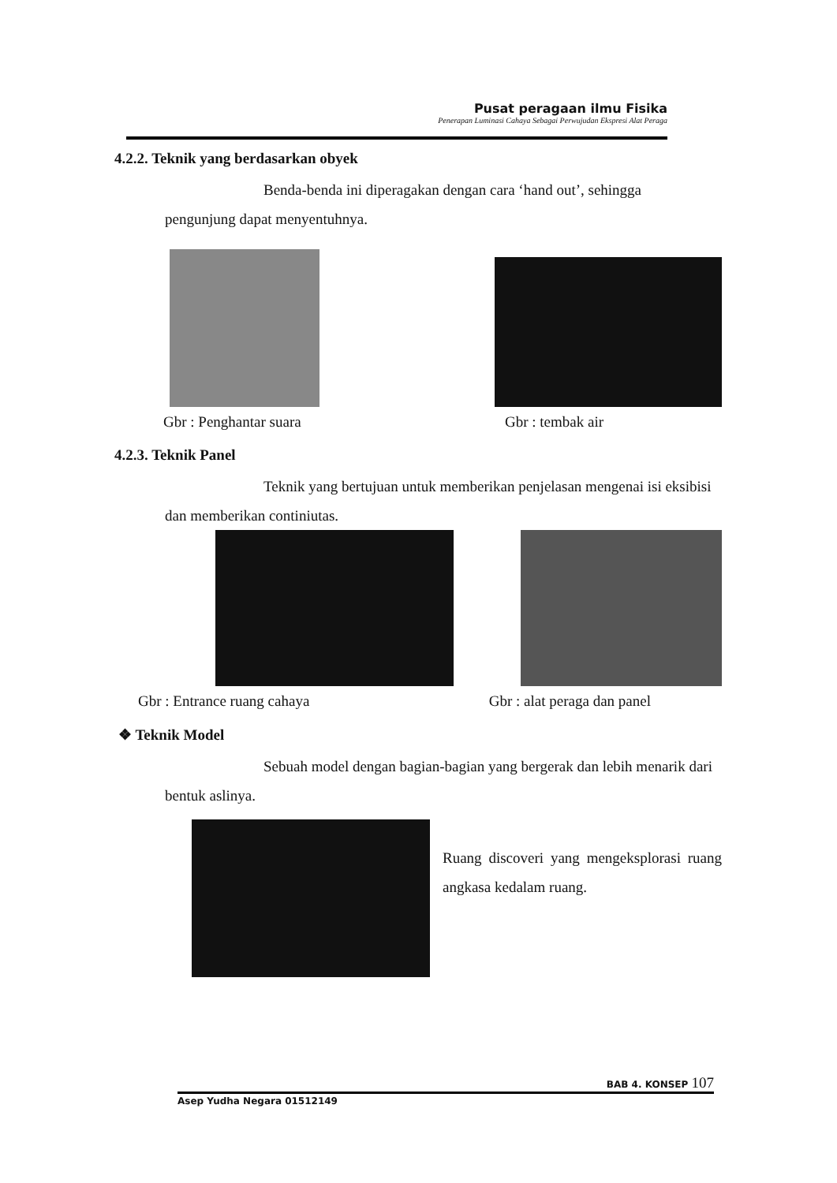Pusat peragaan ilmu Fisika
Penerapan Luminasi Cahaya Sebagai Perwujudan Ekspresi Alat Peraga
4.2.2. Teknik yang berdasarkan obyek
Benda-benda ini diperagakan dengan cara ‘hand out’, sehingga
pengunjung dapat menyentuhnya.
Gbr : Penghantar suara Gbr : tembak air
4.2.3. Teknik Panel
Teknik yang bertujuan untuk memberikan penjelasan mengenai isi eksibisi
dan memberikan continiutas.
Gbr : Entrance ruang cahaya Gbr : alat peraga dan panel
❖ Teknik Model
Sebuah model dengan bagian-bagian yang bergerak dan lebih menarik dari
bentuk aslinya.
Ruang discoveri yang mengeksplorasi ruang angkasa kedalam ruang.
BAB 4. KONSEP 107
Asep Yudha Negara 01512149